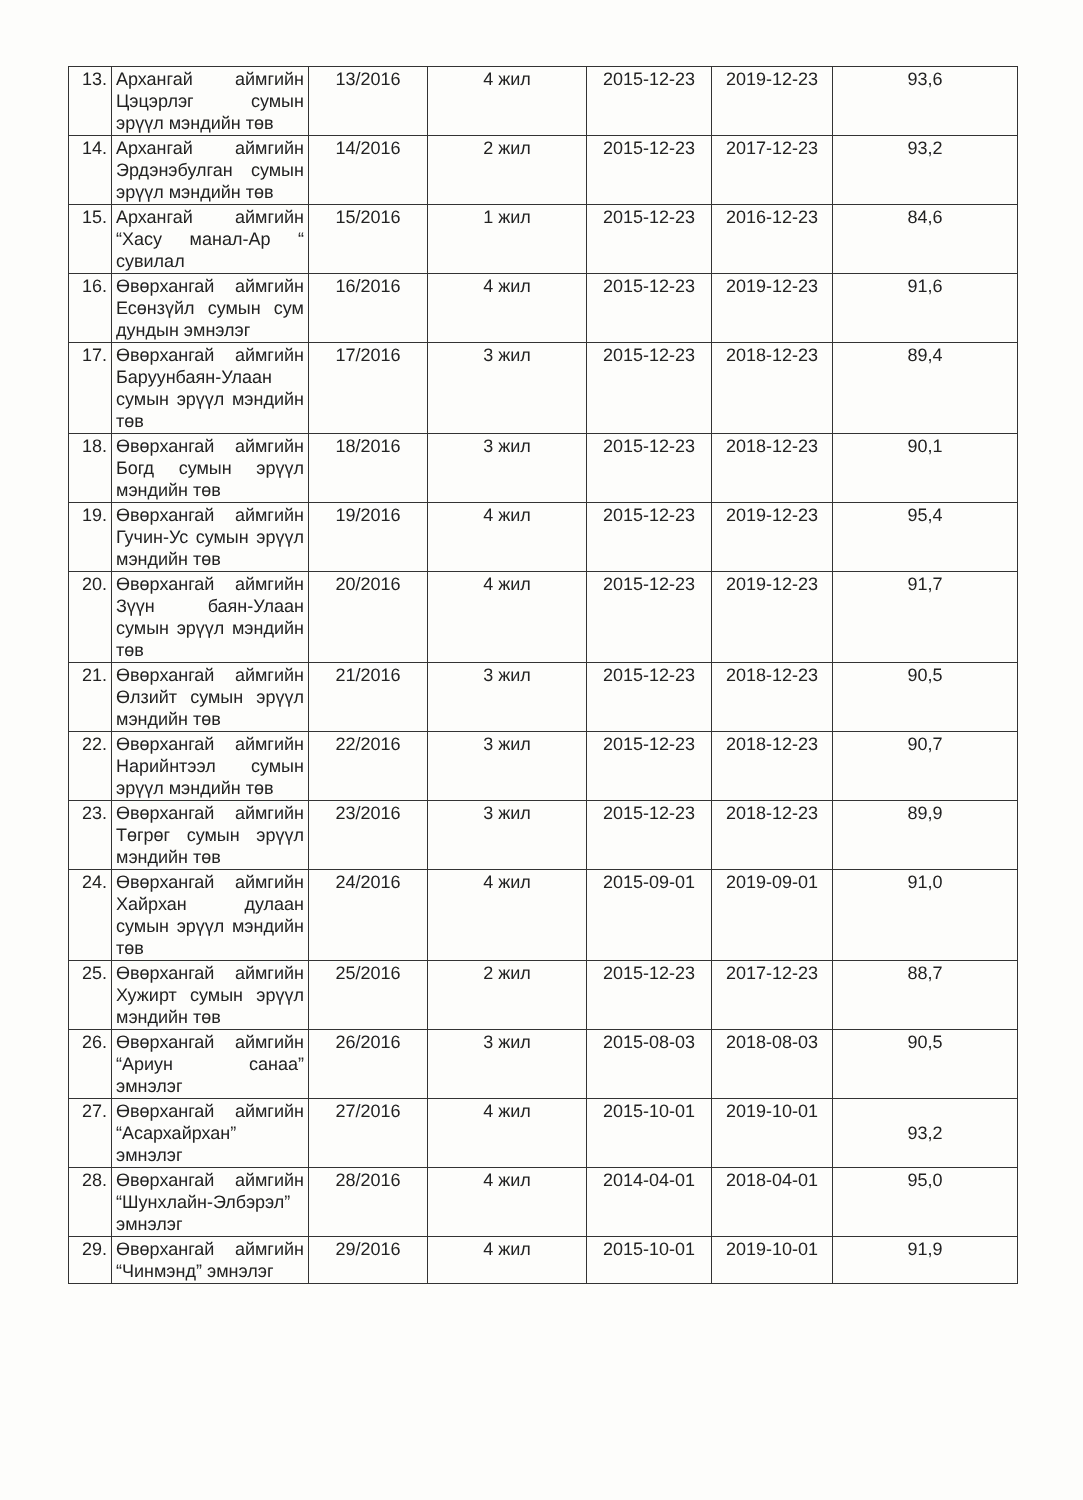| 13. | Архангай аймгийн Цэцэрлэг сумын эрүүл мэндийн төв | 13/2016 | 4 жил | 2015-12-23 | 2019-12-23 | 93,6 |
| 14. | Архангай аймгийн Эрдэнэбулган сумын эрүүл мэндийн төв | 14/2016 | 2 жил | 2015-12-23 | 2017-12-23 | 93,2 |
| 15. | Архангай аймгийн “Хасу манал-Ар “ сувилал | 15/2016 | 1 жил | 2015-12-23 | 2016-12-23 | 84,6 |
| 16. | Өвөрхангай аймгийн Есөнзүйл сумын сум дундын эмнэлэг | 16/2016 | 4 жил | 2015-12-23 | 2019-12-23 | 91,6 |
| 17. | Өвөрхангай аймгийн Баруунбаян-Улаан сумын эрүүл мэндийн төв | 17/2016 | 3 жил | 2015-12-23 | 2018-12-23 | 89,4 |
| 18. | Өвөрхангай аймгийн Богд сумын эрүүл мэндийн төв | 18/2016 | 3 жил | 2015-12-23 | 2018-12-23 | 90,1 |
| 19. | Өвөрхангай аймгийн Гучин-Ус сумын эрүүл мэндийн төв | 19/2016 | 4 жил | 2015-12-23 | 2019-12-23 | 95,4 |
| 20. | Өвөрхангай аймгийн Зүүн баян-Улаан сумын эрүүл мэндийн төв | 20/2016 | 4 жил | 2015-12-23 | 2019-12-23 | 91,7 |
| 21. | Өвөрхангай аймгийн Өлзийт сумын эрүүл мэндийн төв | 21/2016 | 3 жил | 2015-12-23 | 2018-12-23 | 90,5 |
| 22. | Өвөрхангай аймгийн Нарийнтээл сумын эрүүл мэндийн төв | 22/2016 | 3 жил | 2015-12-23 | 2018-12-23 | 90,7 |
| 23. | Өвөрхангай аймгийн Төгрөг сумын эрүүл мэндийн төв | 23/2016 | 3 жил | 2015-12-23 | 2018-12-23 | 89,9 |
| 24. | Өвөрхангай аймгийн Хайрхан дулаан сумын эрүүл мэндийн төв | 24/2016 | 4 жил | 2015-09-01 | 2019-09-01 | 91,0 |
| 25. | Өвөрхангай аймгийн Хужирт сумын эрүүл мэндийн төв | 25/2016 | 2 жил | 2015-12-23 | 2017-12-23 | 88,7 |
| 26. | Өвөрхангай аймгийн “Ариун санаа” эмнэлэг | 26/2016 | 3 жил | 2015-08-03 | 2018-08-03 | 90,5 |
| 27. | Өвөрхангай аймгийн “Асархайрхан” эмнэлэг | 27/2016 | 4 жил | 2015-10-01 | 2019-10-01 | 93,2 |
| 28. | Өвөрхангай аймгийн “Шунхлайн-Элбэрэл” эмнэлэг | 28/2016 | 4 жил | 2014-04-01 | 2018-04-01 | 95,0 |
| 29. | Өвөрхангай аймгийн “Чинмэнд” эмнэлэг | 29/2016 | 4 жил | 2015-10-01 | 2019-10-01 | 91,9 |